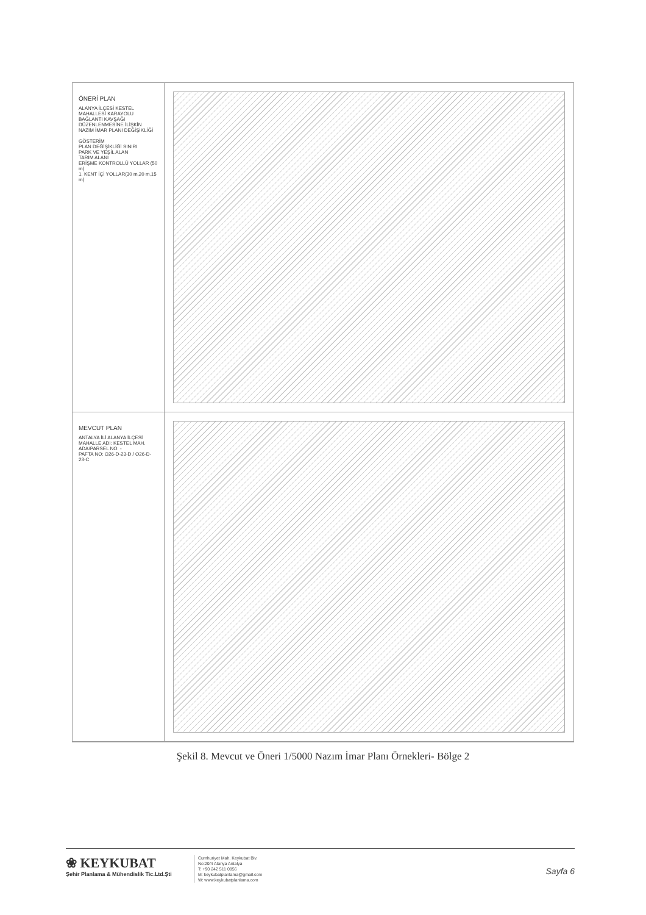ÖNERİ PLAN
ALANYA İLÇESİ KESTEL MAHALLESİ KARAYOLU BAĞLANTI KAVŞAĞI DÜZENLENMESİNE İLİŞKİN NAZIM İMAR PLANI DEĞİŞİKLİĞİ
GÖSTERİM
PLAN DEĞİŞİKLİĞİ SINIRI
PARK VE YEŞİL ALAN
TARIM ALANI
ERİŞME KONTROLLÜ YOLLAR (50 m)
1. KENT İÇİ YOLLAR(30 m,20 m,15 m)
MEVCUT PLAN
ANTALYA İLİ ALANYA İLÇESİ
MAHALLE ADI: KESTEL MAH.
ADA/PARSEL NO: -
PAFTA NO: O26-D-23-D / O26-D-23-C
Şekil 8. Mevcut ve Öneri 1/5000 Nazım İmar Planı Örnekleri- Bölge 2
❀ KEYKUBAT
Şehir Planlama & Mühendislik Tic.Ltd.Şti
Cumhuriyet Mah. Keykubat Blv.
No:20/4 Alanya Antalya
T: +90 242 511 0856
M: keykubatplanlama@gmail.com
W: www.keykubatplanlama.com
Sayfa 6